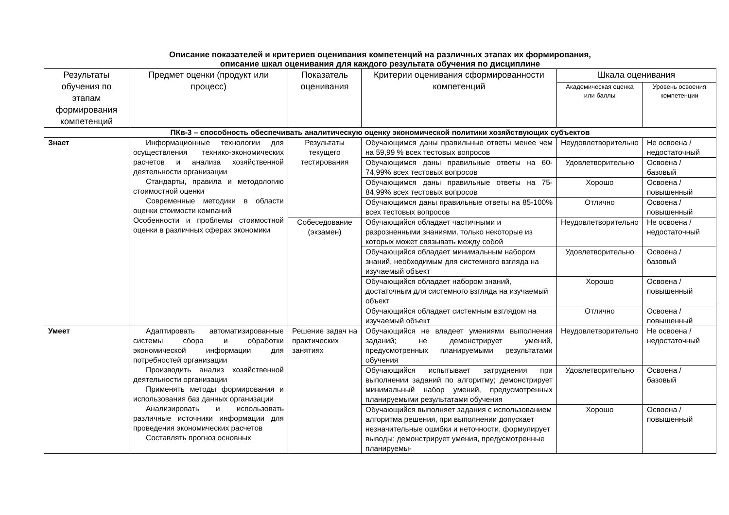Описание показателей и критериев оценивания компетенций на различных этапах их формирования,
описание шкал оценивания для каждого результата обучения по дисциплине
| Результаты обучения по этапам формирования компетенций | Предмет оценки (продукт или процесс) | Показатель оценивания | Критерии оценивания сформированности компетенций | Шкала оценивания | |
| --- | --- | --- | --- | --- | --- |
| | | | | Академическая оценка или баллы | Уровень освоения компетенции |
| ПКв-3 – способность обеспечивать аналитическую оценку экономической политики хозяйствующих субъектов | | | | | |
| Знает | Информационные технологии для осуществления технико-экономических расчетов и анализа хозяйственной деятельности организации Стандарты, правила и методологию стоимостной оценки Современные методики в области оценки стоимости компаний Особенности и проблемы стоимостной оценки в различных сферах экономики | Результаты текущего тестирования | Обучающимся даны правильные ответы менее чем на 59,99 % всех тестовых вопросов | Неудовлетворительно | Не освоена / недостаточный |
| | | | Обучающимся даны правильные ответы на 60-74,99% всех тестовых вопросов | Удовлетворительно | Освоена / базовый |
| | | | Обучающимся даны правильные ответы на 75-84,99% всех тестовых вопросов | Хорошо | Освоена / повышенный |
| | | | Обучающимся даны правильные ответы на 85-100% всех тестовых вопросов | Отлично | Освоена / повышенный |
| | | Собеседование (экзамен) | Обучающийся обладает частичными и разрозненными знаниями, только некоторые из которых может связывать между собой | Неудовлетворительно | Не освоена / недостаточный |
| | | | Обучающийся обладает минимальным набором знаний, необходимым для системного взгляда на изучаемый объект | Удовлетворительно | Освоена / базовый |
| | | | Обучающийся обладает набором знаний, достаточным для системного взгляда на изучаемый объект | Хорошо | Освоена / повышенный |
| | | | Обучающийся обладает системным взглядом на изучаемый объект | Отлично | Освоена / повышенный |
| Умеет | Адаптировать автоматизированные системы сбора и обработки экономической информации для потребностей организации Производить анализ хозяйственной деятельности организации Применять методы формирования и использования баз данных организации Анализировать и использовать различные источники информации для проведения экономических расчетов Составлять прогноз основных | Решение задач на практических занятиях | Обучающийся не владеет умениями выполнения заданий; не демонстрирует умений, предусмотренных планируемыми результатами обучения | Неудовлетворительно | Не освоена / недостаточный |
| | | | Обучающийся испытывает затруднения при выполнении заданий по алгоритму; демонстрирует минимальный набор умений, предусмотренных планируемыми результатами обучения | Удовлетворительно | Освоена / базовый |
| | | | Обучающийся выполняет задания с использованием алгоритма решения, при выполнении допускает незначительные ошибки и неточности, формулирует выводы; демонстрирует умения, предусмотренные планируемы- | Хорошо | Освоена / повышенный |